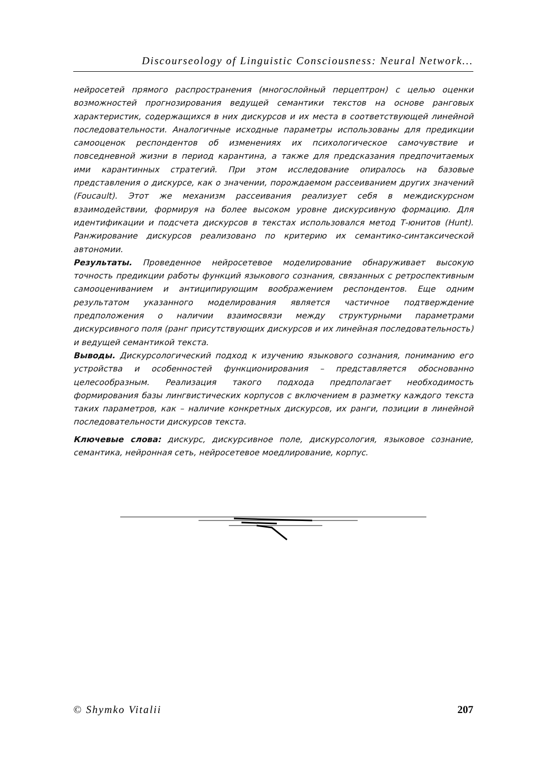Discourseology of Linguistic Consciousness: Neural Network...
нейросетей прямого распространения (многослойный перцептрон) с целью оценки возможностей прогнозирования ведущей семантики текстов на основе ранговых характеристик, содержащихся в них дискурсов и их места в соответствующей линейной последовательности. Аналогичные исходные параметры использованы для предикции самооценок респондентов об изменениях их психологическое самочувствие и повседневной жизни в период карантина, а также для предсказания предпочитаемых ими карантинных стратегий. При этом исследование опиралось на базовые представления о дискурсе, как о значении, порождаемом рассеиванием других значений (Foucault). Этот же механизм рассеивания реализует себя в междискурсном взаимодействии, формируя на более высоком уровне дискурсивную формацию. Для идентификации и подсчета дискурсов в текстах использовался метод Т-юнитов (Hunt). Ранжирование дискурсов реализовано по критерию их семантико-синтаксической автономии.
Результаты. Проведенное нейросетевое моделирование обнаруживает высокую точность предикции работы функций языкового сознания, связанных с ретроспективным самооцениванием и антиципирующим воображением респондентов. Еще одним результатом указанного моделирования является частичное подтверждение предположения о наличии взаимосвязи между структурными параметрами дискурсивного поля (ранг присутствующих дискурсов и их линейная последовательность) и ведущей семантикой текста.
Выводы. Дискурсологический подход к изучению языкового сознания, пониманию его устройства и особенностей функционирования – представляется обоснованно целесообразным. Реализация такого подхода предполагает необходимость формирования базы лингвистических корпусов с включением в разметку каждого текста таких параметров, как – наличие конкретных дискурсов, их ранги, позиции в линейной последовательности дискурсов текста.
Ключевые слова: дискурс, дискурсивное поле, дискурсология, языковое сознание, семантика, нейронная сеть, нейросетевое моедлирование, корпус.
© Shymko Vitalii 207